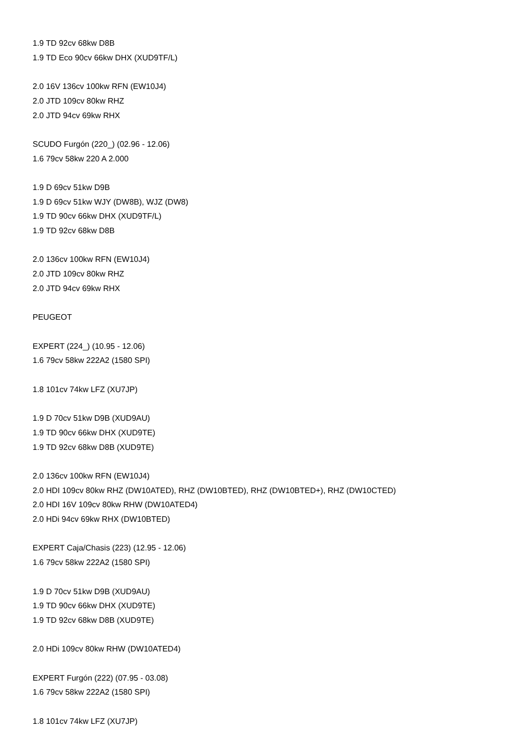1.9 TD 92cv 68kw D8B
1.9 TD Eco 90cv 66kw DHX (XUD9TF/L)
2.0 16V 136cv 100kw RFN (EW10J4)
2.0 JTD 109cv 80kw RHZ
2.0 JTD 94cv 69kw RHX
SCUDO Furgón (220_) (02.96 - 12.06)
1.6 79cv 58kw 220 A 2.000
1.9 D 69cv 51kw D9B
1.9 D 69cv 51kw WJY (DW8B), WJZ (DW8)
1.9 TD 90cv 66kw DHX (XUD9TF/L)
1.9 TD 92cv 68kw D8B
2.0 136cv 100kw RFN (EW10J4)
2.0 JTD 109cv 80kw RHZ
2.0 JTD 94cv 69kw RHX
PEUGEOT
EXPERT (224_) (10.95 - 12.06)
1.6 79cv 58kw 222A2 (1580 SPI)
1.8 101cv 74kw LFZ (XU7JP)
1.9 D 70cv 51kw D9B (XUD9AU)
1.9 TD 90cv 66kw DHX (XUD9TE)
1.9 TD 92cv 68kw D8B (XUD9TE)
2.0 136cv 100kw RFN (EW10J4)
2.0 HDI 109cv 80kw RHZ (DW10ATED), RHZ (DW10BTED), RHZ (DW10BTED+), RHZ (DW10CTED)
2.0 HDI 16V 109cv 80kw RHW (DW10ATED4)
2.0 HDi 94cv 69kw RHX (DW10BTED)
EXPERT Caja/Chasis (223) (12.95 - 12.06)
1.6 79cv 58kw 222A2 (1580 SPI)
1.9 D 70cv 51kw D9B (XUD9AU)
1.9 TD 90cv 66kw DHX (XUD9TE)
1.9 TD 92cv 68kw D8B (XUD9TE)
2.0 HDi 109cv 80kw RHW (DW10ATED4)
EXPERT Furgón (222) (07.95 - 03.08)
1.6 79cv 58kw 222A2 (1580 SPI)
1.8 101cv 74kw LFZ (XU7JP)